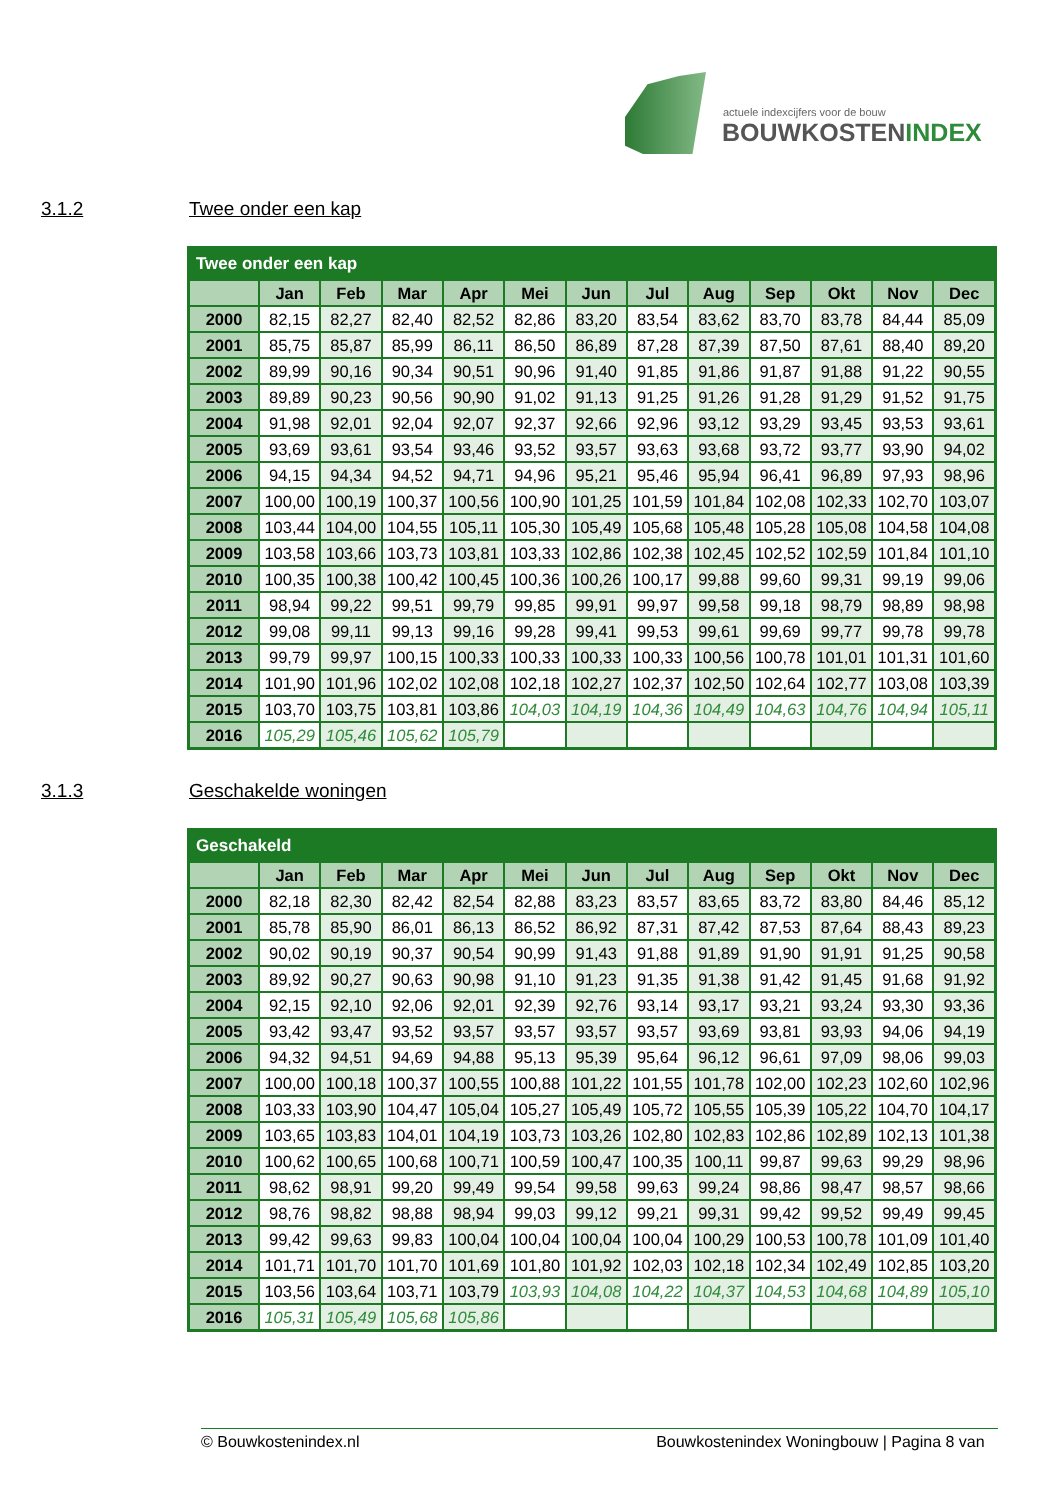actuele indexcijfers voor de bouw
BOUWKOSTENINDEX
3.1.2 Twee onder een kap
| Twee onder een kap | | | | | | | | | | | | |
| --- | --- | --- | --- | --- | --- | --- | --- | --- | --- | --- | --- | --- |
| | Jan | Feb | Mar | Apr | Mei | Jun | Jul | Aug | Sep | Okt | Nov | Dec |
| 2000 | 82,15 | 82,27 | 82,40 | 82,52 | 82,86 | 83,20 | 83,54 | 83,62 | 83,70 | 83,78 | 84,44 | 85,09 |
| 2001 | 85,75 | 85,87 | 85,99 | 86,11 | 86,50 | 86,89 | 87,28 | 87,39 | 87,50 | 87,61 | 88,40 | 89,20 |
| 2002 | 89,99 | 90,16 | 90,34 | 90,51 | 90,96 | 91,40 | 91,85 | 91,86 | 91,87 | 91,88 | 91,22 | 90,55 |
| 2003 | 89,89 | 90,23 | 90,56 | 90,90 | 91,02 | 91,13 | 91,25 | 91,26 | 91,28 | 91,29 | 91,52 | 91,75 |
| 2004 | 91,98 | 92,01 | 92,04 | 92,07 | 92,37 | 92,66 | 92,96 | 93,12 | 93,29 | 93,45 | 93,53 | 93,61 |
| 2005 | 93,69 | 93,61 | 93,54 | 93,46 | 93,52 | 93,57 | 93,63 | 93,68 | 93,72 | 93,77 | 93,90 | 94,02 |
| 2006 | 94,15 | 94,34 | 94,52 | 94,71 | 94,96 | 95,21 | 95,46 | 95,94 | 96,41 | 96,89 | 97,93 | 98,96 |
| 2007 | 100,00 | 100,19 | 100,37 | 100,56 | 100,90 | 101,25 | 101,59 | 101,84 | 102,08 | 102,33 | 102,70 | 103,07 |
| 2008 | 103,44 | 104,00 | 104,55 | 105,11 | 105,30 | 105,49 | 105,68 | 105,48 | 105,28 | 105,08 | 104,58 | 104,08 |
| 2009 | 103,58 | 103,66 | 103,73 | 103,81 | 103,33 | 102,86 | 102,38 | 102,45 | 102,52 | 102,59 | 101,84 | 101,10 |
| 2010 | 100,35 | 100,38 | 100,42 | 100,45 | 100,36 | 100,26 | 100,17 | 99,88 | 99,60 | 99,31 | 99,19 | 99,06 |
| 2011 | 98,94 | 99,22 | 99,51 | 99,79 | 99,85 | 99,91 | 99,97 | 99,58 | 99,18 | 98,79 | 98,89 | 98,98 |
| 2012 | 99,08 | 99,11 | 99,13 | 99,16 | 99,28 | 99,41 | 99,53 | 99,61 | 99,69 | 99,77 | 99,78 | 99,78 |
| 2013 | 99,79 | 99,97 | 100,15 | 100,33 | 100,33 | 100,33 | 100,33 | 100,56 | 100,78 | 101,01 | 101,31 | 101,60 |
| 2014 | 101,90 | 101,96 | 102,02 | 102,08 | 102,18 | 102,27 | 102,37 | 102,50 | 102,64 | 102,77 | 103,08 | 103,39 |
| 2015 | 103,70 | 103,75 | 103,81 | 103,86 | 104,03 | 104,19 | 104,36 | 104,49 | 104,63 | 104,76 | 104,94 | 105,11 |
| 2016 | 105,29 | 105,46 | 105,62 | 105,79 | | | | | | | | |
3.1.3 Geschakelde woningen
| Geschakeld | | | | | | | | | | | | |
| --- | --- | --- | --- | --- | --- | --- | --- | --- | --- | --- | --- | --- |
| | Jan | Feb | Mar | Apr | Mei | Jun | Jul | Aug | Sep | Okt | Nov | Dec |
| 2000 | 82,18 | 82,30 | 82,42 | 82,54 | 82,88 | 83,23 | 83,57 | 83,65 | 83,72 | 83,80 | 84,46 | 85,12 |
| 2001 | 85,78 | 85,90 | 86,01 | 86,13 | 86,52 | 86,92 | 87,31 | 87,42 | 87,53 | 87,64 | 88,43 | 89,23 |
| 2002 | 90,02 | 90,19 | 90,37 | 90,54 | 90,99 | 91,43 | 91,88 | 91,89 | 91,90 | 91,91 | 91,25 | 90,58 |
| 2003 | 89,92 | 90,27 | 90,63 | 90,98 | 91,10 | 91,23 | 91,35 | 91,38 | 91,42 | 91,45 | 91,68 | 91,92 |
| 2004 | 92,15 | 92,10 | 92,06 | 92,01 | 92,39 | 92,76 | 93,14 | 93,17 | 93,21 | 93,24 | 93,30 | 93,36 |
| 2005 | 93,42 | 93,47 | 93,52 | 93,57 | 93,57 | 93,57 | 93,57 | 93,69 | 93,81 | 93,93 | 94,06 | 94,19 |
| 2006 | 94,32 | 94,51 | 94,69 | 94,88 | 95,13 | 95,39 | 95,64 | 96,12 | 96,61 | 97,09 | 98,06 | 99,03 |
| 2007 | 100,00 | 100,18 | 100,37 | 100,55 | 100,88 | 101,22 | 101,55 | 101,78 | 102,00 | 102,23 | 102,60 | 102,96 |
| 2008 | 103,33 | 103,90 | 104,47 | 105,04 | 105,27 | 105,49 | 105,72 | 105,55 | 105,39 | 105,22 | 104,70 | 104,17 |
| 2009 | 103,65 | 103,83 | 104,01 | 104,19 | 103,73 | 103,26 | 102,80 | 102,83 | 102,86 | 102,89 | 102,13 | 101,38 |
| 2010 | 100,62 | 100,65 | 100,68 | 100,71 | 100,59 | 100,47 | 100,35 | 100,11 | 99,87 | 99,63 | 99,29 | 98,96 |
| 2011 | 98,62 | 98,91 | 99,20 | 99,49 | 99,54 | 99,58 | 99,63 | 99,24 | 98,86 | 98,47 | 98,57 | 98,66 |
| 2012 | 98,76 | 98,82 | 98,88 | 98,94 | 99,03 | 99,12 | 99,21 | 99,31 | 99,42 | 99,52 | 99,49 | 99,45 |
| 2013 | 99,42 | 99,63 | 99,83 | 100,04 | 100,04 | 100,04 | 100,04 | 100,29 | 100,53 | 100,78 | 101,09 | 101,40 |
| 2014 | 101,71 | 101,70 | 101,70 | 101,69 | 101,80 | 101,92 | 102,03 | 102,18 | 102,34 | 102,49 | 102,85 | 103,20 |
| 2015 | 103,56 | 103,64 | 103,71 | 103,79 | 103,93 | 104,08 | 104,22 | 104,37 | 104,53 | 104,68 | 104,89 | 105,10 |
| 2016 | 105,31 | 105,49 | 105,68 | 105,86 | | | | | | | | |
© Bouwkostenindex.nl Bouwkostenindex Woningbouw | Pagina 8 van